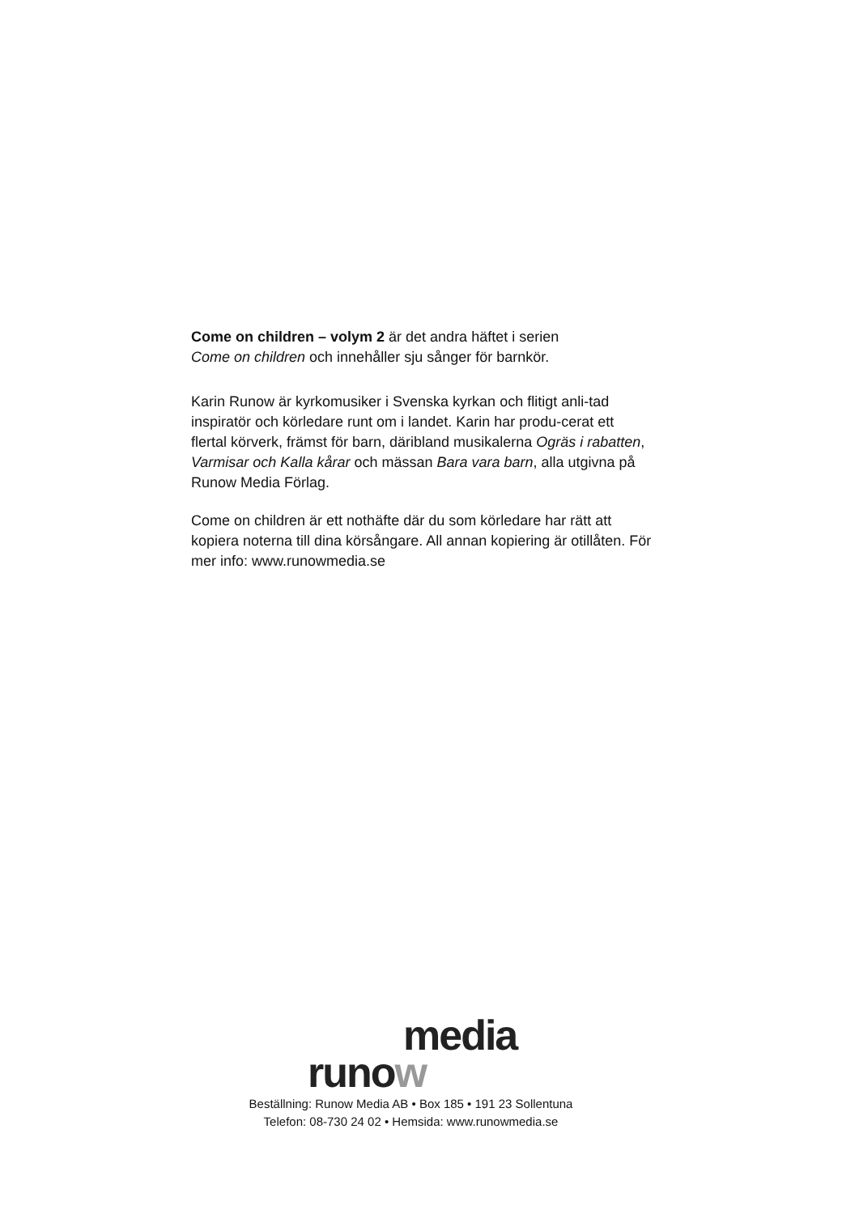Come on children – volym 2 är det andra häftet i serien
Come on children och innehåller sju sånger för barnkör.
Karin Runow är kyrkomusiker i Svenska kyrkan och flitigt anli-tad inspiratör och körledare runt om i landet. Karin har produ-cerat ett flertal körverk, främst för barn, däribland musikalerna Ogräs i rabatten, Varmisar och Kalla kårar och mässan Bara vara barn, alla utgivna på Runow Media Förlag.
Come on children är ett nothäfte där du som körledare har rätt att kopiera noterna till dina körsångare. All annan kopiering är otillåten. För mer info: www.runowmedia.se
media
runow
Beställning: Runow Media AB • Box 185 • 191 23 Sollentuna
Telefon: 08-730 24 02 • Hemsida: www.runowmedia.se